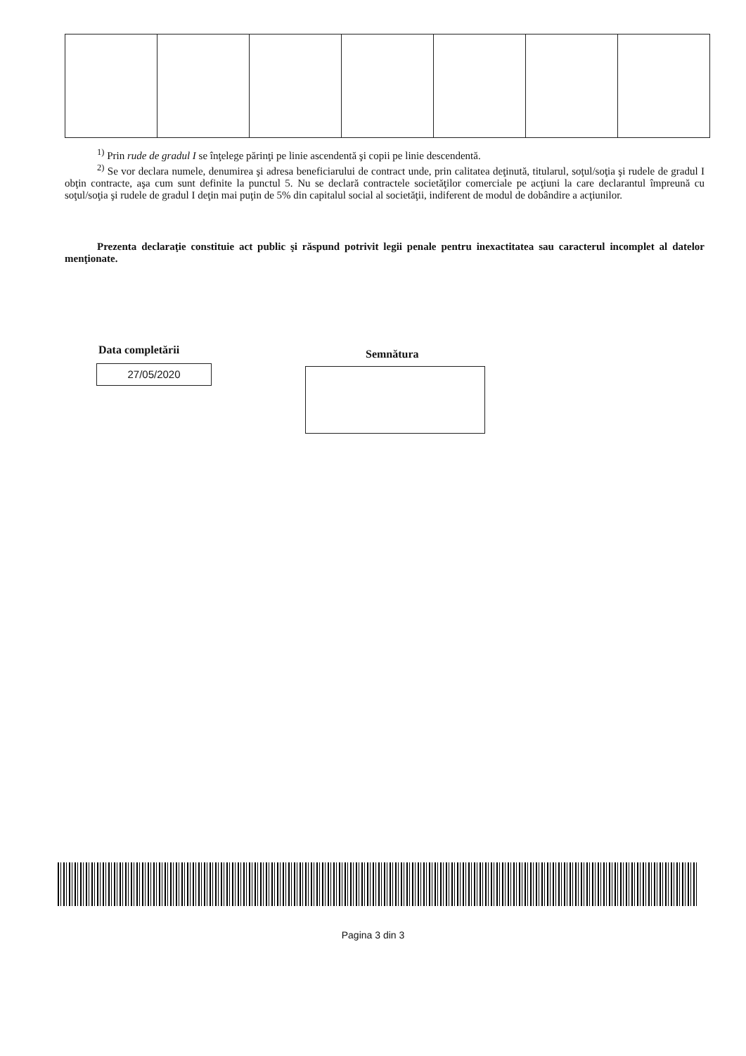<sup>1)</sup> Prin rude de gradul I se înţelege părinţi pe linie ascendentă şi copii pe linie descendentă.
<sup>2)</sup> Se vor declara numele, denumirea şi adresa beneficiarului de contract unde, prin calitatea deţinută, titularul, soţul/soţia şi rudele de gradul I obţin contracte, aşa cum sunt definite la punctul 5. Nu se declară contractele societăţilor comerciale pe acţiuni la care declarantul împreună cu soţul/soţia şi rudele de gradul I deţin mai puţin de 5% din capitalul social al societăţii, indiferent de modul de dobândire a acţiunilor.
Prezenta declaraţie constituie act public şi răspund potrivit legii penale pentru inexactitatea sau caracterul incomplet al datelor menţionate.
Data completării
27/05/2020
Semnătura
Pagina 3 din 3